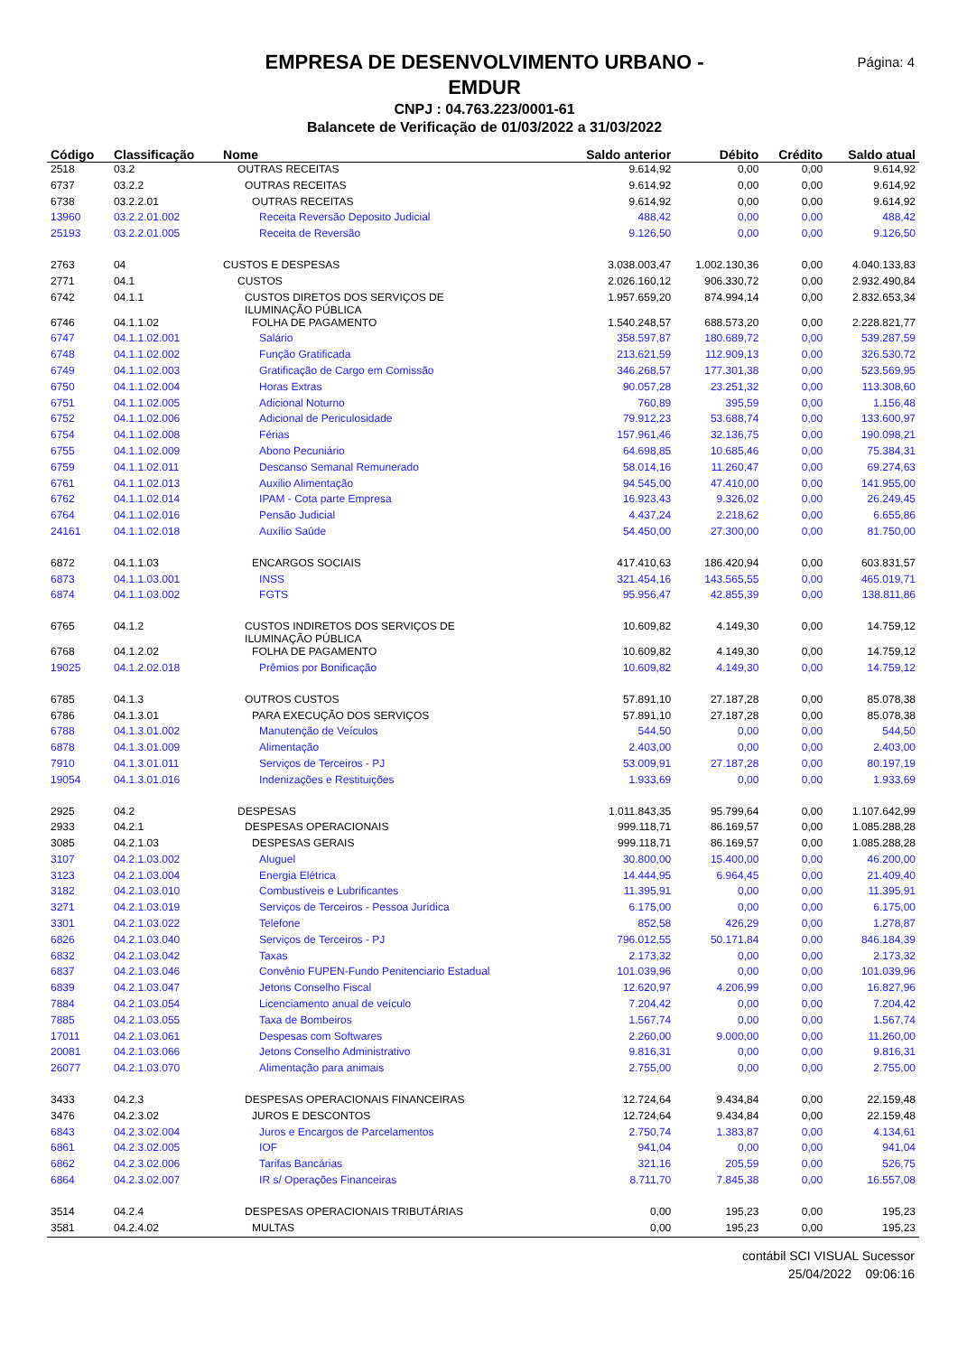Página: 4
EMPRESA DE DESENVOLVIMENTO URBANO -
EMDUR
CNPJ : 04.763.223/0001-61
Balancete de Verificação de 01/03/2022 a 31/03/2022
| Código | Classificação | Nome | Saldo anterior | Débito | Crédito | Saldo atual |
| --- | --- | --- | --- | --- | --- | --- |
| 2518 | 03.2 | OUTRAS RECEITAS | 9.614,92 | 0,00 | 0,00 | 9.614,92 |
| 6737 | 03.2.2 | OUTRAS RECEITAS | 9.614,92 | 0,00 | 0,00 | 9.614,92 |
| 6738 | 03.2.2.01 | OUTRAS RECEITAS | 9.614,92 | 0,00 | 0,00 | 9.614,92 |
| 13960 | 03.2.2.01.002 | Receita Reversão Deposito Judicial | 488,42 | 0,00 | 0,00 | 488,42 |
| 25193 | 03.2.2.01.005 | Receita de Reversão | 9.126,50 | 0,00 | 0,00 | 9.126,50 |
| 2763 | 04 | CUSTOS E DESPESAS | 3.038.003,47 | 1.002.130,36 | 0,00 | 4.040.133,83 |
| 2771 | 04.1 | CUSTOS | 2.026.160,12 | 906.330,72 | 0,00 | 2.932.490,84 |
| 6742 | 04.1.1 | CUSTOS DIRETOS DOS SERVIÇOS DE ILUMINAÇÃO PÚBLICA | 1.957.659,20 | 874.994,14 | 0,00 | 2.832.653,34 |
| 6746 | 04.1.1.02 | FOLHA DE PAGAMENTO | 1.540.248,57 | 688.573,20 | 0,00 | 2.228.821,77 |
| 6747 | 04.1.1.02.001 | Salário | 358.597,87 | 180.689,72 | 0,00 | 539.287,59 |
| 6748 | 04.1.1.02.002 | Função Gratificada | 213.621,59 | 112.909,13 | 0,00 | 326.530,72 |
| 6749 | 04.1.1.02.003 | Gratificação de Cargo em Comissão | 346.268,57 | 177.301,38 | 0,00 | 523.569,95 |
| 6750 | 04.1.1.02.004 | Horas Extras | 90.057,28 | 23.251,32 | 0,00 | 113.308,60 |
| 6751 | 04.1.1.02.005 | Adicional Noturno | 760,89 | 395,59 | 0,00 | 1.156,48 |
| 6752 | 04.1.1.02.006 | Adicional de Periculosidade | 79.912,23 | 53.688,74 | 0,00 | 133.600,97 |
| 6754 | 04.1.1.02.008 | Férias | 157.961,46 | 32.136,75 | 0,00 | 190.098,21 |
| 6755 | 04.1.1.02.009 | Abono Pecuniário | 64.698,85 | 10.685,46 | 0,00 | 75.384,31 |
| 6759 | 04.1.1.02.011 | Descanso Semanal Remunerado | 58.014,16 | 11.260,47 | 0,00 | 69.274,63 |
| 6761 | 04.1.1.02.013 | Auxilio Alimentação | 94.545,00 | 47.410,00 | 0,00 | 141.955,00 |
| 6762 | 04.1.1.02.014 | IPAM - Cota parte Empresa | 16.923,43 | 9.326,02 | 0,00 | 26.249,45 |
| 6764 | 04.1.1.02.016 | Pensão Judicial | 4.437,24 | 2.218,62 | 0,00 | 6.655,86 |
| 24161 | 04.1.1.02.018 | Auxílio Saúde | 54.450,00 | 27.300,00 | 0,00 | 81.750,00 |
| 6872 | 04.1.1.03 | ENCARGOS SOCIAIS | 417.410,63 | 186.420,94 | 0,00 | 603.831,57 |
| 6873 | 04.1.1.03.001 | INSS | 321.454,16 | 143.565,55 | 0,00 | 465.019,71 |
| 6874 | 04.1.1.03.002 | FGTS | 95.956,47 | 42.855,39 | 0,00 | 138.811,86 |
| 6765 | 04.1.2 | CUSTOS INDIRETOS DOS SERVIÇOS DE ILUMINAÇÃO PÚBLICA | 10.609,82 | 4.149,30 | 0,00 | 14.759,12 |
| 6768 | 04.1.2.02 | FOLHA DE PAGAMENTO | 10.609,82 | 4.149,30 | 0,00 | 14.759,12 |
| 19025 | 04.1.2.02.018 | Prêmios por Bonificação | 10.609,82 | 4.149,30 | 0,00 | 14.759,12 |
| 6785 | 04.1.3 | OUTROS CUSTOS | 57.891,10 | 27.187,28 | 0,00 | 85.078,38 |
| 6786 | 04.1.3.01 | PARA EXECUÇÃO DOS SERVIÇOS | 57.891,10 | 27.187,28 | 0,00 | 85.078,38 |
| 6788 | 04.1.3.01.002 | Manutenção de Veículos | 544,50 | 0,00 | 0,00 | 544,50 |
| 6878 | 04.1.3.01.009 | Alimentação | 2.403,00 | 0,00 | 0,00 | 2.403,00 |
| 7910 | 04.1.3.01.011 | Serviços de Terceiros - PJ | 53.009,91 | 27.187,28 | 0,00 | 80.197,19 |
| 19054 | 04.1.3.01.016 | Indenizações e Restituições | 1.933,69 | 0,00 | 0,00 | 1.933,69 |
| 2925 | 04.2 | DESPESAS | 1.011.843,35 | 95.799,64 | 0,00 | 1.107.642,99 |
| 2933 | 04.2.1 | DESPESAS OPERACIONAIS | 999.118,71 | 86.169,57 | 0,00 | 1.085.288,28 |
| 3085 | 04.2.1.03 | DESPESAS GERAIS | 999.118,71 | 86.169,57 | 0,00 | 1.085.288,28 |
| 3107 | 04.2.1.03.002 | Aluguel | 30.800,00 | 15.400,00 | 0,00 | 46.200,00 |
| 3123 | 04.2.1.03.004 | Energia Elétrica | 14.444,95 | 6.964,45 | 0,00 | 21.409,40 |
| 3182 | 04.2.1.03.010 | Combustíveis e Lubrificantes | 11.395,91 | 0,00 | 0,00 | 11.395,91 |
| 3271 | 04.2.1.03.019 | Serviços de Terceiros - Pessoa Jurídica | 6.175,00 | 0,00 | 0,00 | 6.175,00 |
| 3301 | 04.2.1.03.022 | Telefone | 852,58 | 426,29 | 0,00 | 1.278,87 |
| 6826 | 04.2.1.03.040 | Serviços de Terceiros - PJ | 796.012,55 | 50.171,84 | 0,00 | 846.184,39 |
| 6832 | 04.2.1.03.042 | Taxas | 2.173,32 | 0,00 | 0,00 | 2.173,32 |
| 6837 | 04.2.1.03.046 | Convênio FUPEN-Fundo Penitenciario Estadual | 101.039,96 | 0,00 | 0,00 | 101.039,96 |
| 6839 | 04.2.1.03.047 | Jetons Conselho Fiscal | 12.620,97 | 4.206,99 | 0,00 | 16.827,96 |
| 7884 | 04.2.1.03.054 | Licenciamento anual de veículo | 7.204,42 | 0,00 | 0,00 | 7.204,42 |
| 7885 | 04.2.1.03.055 | Taxa de Bombeiros | 1.567,74 | 0,00 | 0,00 | 1.567,74 |
| 17011 | 04.2.1.03.061 | Despesas com Softwares | 2.260,00 | 9.000,00 | 0,00 | 11.260,00 |
| 20081 | 04.2.1.03.066 | Jetons Conselho Administrativo | 9.816,31 | 0,00 | 0,00 | 9.816,31 |
| 26077 | 04.2.1.03.070 | Alimentação para animais | 2.755,00 | 0,00 | 0,00 | 2.755,00 |
| 3433 | 04.2.3 | DESPESAS OPERACIONAIS FINANCEIRAS | 12.724,64 | 9.434,84 | 0,00 | 22.159,48 |
| 3476 | 04.2.3.02 | JUROS E DESCONTOS | 12.724,64 | 9.434,84 | 0,00 | 22.159,48 |
| 6843 | 04.2.3.02.004 | Juros e Encargos de Parcelamentos | 2.750,74 | 1.383,87 | 0,00 | 4.134,61 |
| 6861 | 04.2.3.02.005 | IOF | 941,04 | 0,00 | 0,00 | 941,04 |
| 6862 | 04.2.3.02.006 | Tarifas Bancárias | 321,16 | 205,59 | 0,00 | 526,75 |
| 6864 | 04.2.3.02.007 | IR s/ Operações Financeiras | 8.711,70 | 7.845,38 | 0,00 | 16.557,08 |
| 3514 | 04.2.4 | DESPESAS OPERACIONAIS TRIBUTÁRIAS | 0,00 | 195,23 | 0,00 | 195,23 |
| 3581 | 04.2.4.02 | MULTAS | 0,00 | 195,23 | 0,00 | 195,23 |
contábil SCI VISUAL Sucessor
25/04/2022 09:06:16